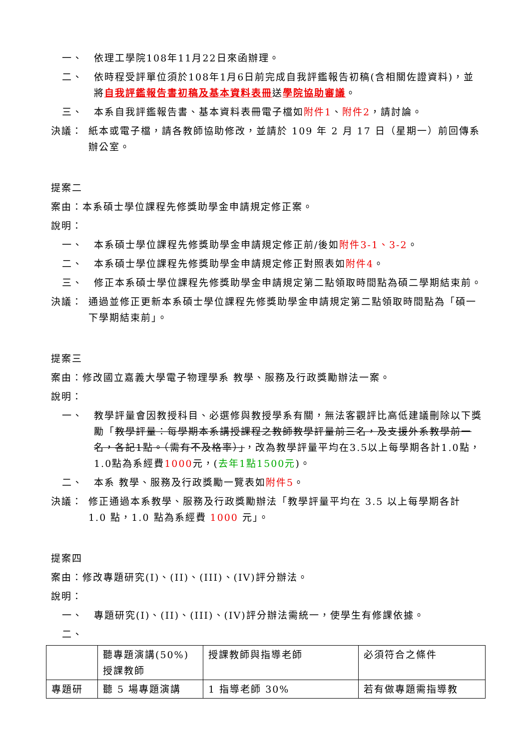一、 依理工學院108年11月22日來函辦理。
二、 依時程受評單位須於108年1月6日前完成自我評鑑報告初稿(含相關佐證資料)，並將自我評鑑報告書初稿及基本資料表冊送學院協助審議。
三、 本系自我評鑑報告書、基本資料表冊電子檔如附件1、附件2，請討論。
決議： 紙本或電子檔，請各教師協助修改，並請於 109 年 2 月 17 日（星期一）前回傳系辦公室。
提案二
案由：本系碩士學位課程先修獎助學金申請規定修正案。
說明：
一、 本系碩士學位課程先修獎助學金申請規定修正前/後如附件3-1、3-2。
二、 本系碩士學位課程先修獎助學金申請規定修正對照表如附件4。
三、 修正本系碩士學位課程先修獎助學金申請規定第二點領取時間點為碩二學期結束前。
決議： 通過並修正更新本系碩士學位課程先修獎助學金申請規定第二點領取時間點為「碩一下學期結束前」。
提案三
案由：修改國立嘉義大學電子物理學系 教學、服務及行政獎勵辦法一案。
說明：
一、 教學評量會因教授科目、必選修與教授學系有關，無法客觀評比高低建議刪除以下獎勵「教學評量：每學期本系講授課程之教師教學評量前三名，及支援外系教學前一名，各記1點。（需有不及格率）」，改為教學評量平均在3.5以上每學期各計1.0點，1.0點為系經費1000元，(去年1點1500元)。
二、 本系 教學、服務及行政獎勵一覽表如附件5。
決議： 修正通過本系教學、服務及行政獎勵辦法「教學評量平均在 3.5 以上每學期各計 1.0 點，1.0 點為系經費 1000 元」。
提案四
案由：修改專題研究(I)、(II)、(III)、(IV)評分辦法。
說明：
一、 專題研究(I)、(II)、(III)、(IV)評分辦法需統一，使學生有修課依據。
二、
| | 聽專題演講(50%) 授課教師 | 授課教師與指導老師 | 必須符合之條件 |
| 專題研 | 聽 5 場專題演講 | 1 指導老師 30% | 若有做專題需指導教 |